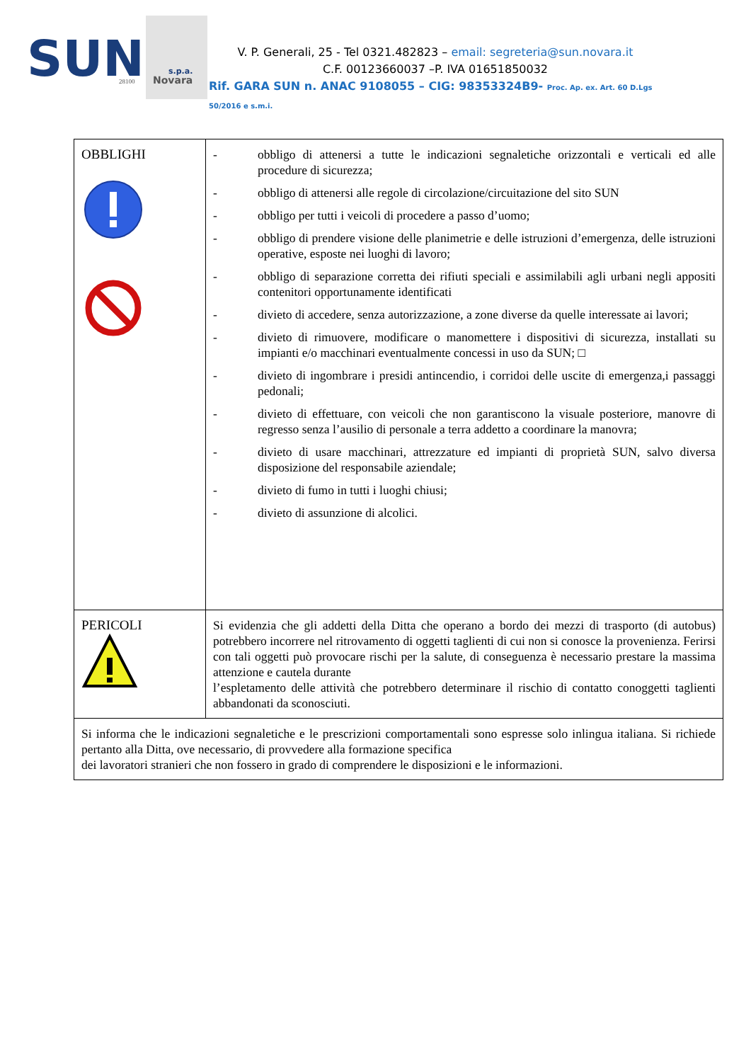SUN
s.p.a.
28100
Novara
V. P. Generali, 25 - Tel 0321.482823 – email: segreteria@sun.novara.it
C.F. 00123660037 –P. IVA 01651850032
Rif. GARA SUN n. ANAC 9108055 – CIG: 98353324B9- Proc. Ap. ex. Art. 60 D.Lgs 50/2016 e s.m.i.
| OBBLIGHI | - obbligo di attenersi a tutte le indicazioni segnaletiche orizzontali e verticali ed alle procedure di sicurezza; - obbligo di attenersi alle regole di circolazione/circuitazione del sito SUN - obbligo per tutti i veicoli di procedere a passo d’uomo; - obbligo di prendere visione delle planimetrie e delle istruzioni d’emergenza, delle istruzioni operative, esposte nei luoghi di lavoro; - obbligo di separazione corretta dei rifiuti speciali e assimilabili agli urbani negli appositi contenitori opportunamente identificati - divieto di accedere, senza autorizzazione, a zone diverse da quelle interessate ai lavori; - divieto di rimuovere, modificare o manomettere i dispositivi di sicurezza, installati su impianti e/o macchinari eventualmente concessi in uso da SUN; □ - divieto di ingombrare i presidi antincendio, i corridoi delle uscite di emergenza,i passaggi pedonali; - divieto di effettuare, con veicoli che non garantiscono la visuale posteriore, manovre di regresso senza l’ausilio di personale a terra addetto a coordinare la manovra; - divieto di usare macchinari, attrezzature ed impianti di proprietà SUN, salvo diversa disposizione del responsabile aziendale; - divieto di fumo in tutti i luoghi chiusi; - divieto di assunzione di alcolici. |
| PERICOLI | Si evidenzia che gli addetti della Ditta che operano a bordo dei mezzi di trasporto (di autobus) potrebbero incorrere nel ritrovamento di oggetti taglienti di cui non si conosce la provenienza. Ferirsi con tali oggetti può provocare rischi per la salute, di conseguenza è necessario prestare la massima attenzione e cautela durante l’espletamento delle attività che potrebbero determinare il rischio di contatto conoggetti taglienti abbandonati da sconosciuti. |
| Si informa che le indicazioni segnaletiche e le prescrizioni comportamentali sono espresse solo inlingua italiana. Si richiede pertanto alla Ditta, ove necessario, di provvedere alla formazione specifica dei lavoratori stranieri che non fossero in grado di comprendere le disposizioni e le informazioni. | |